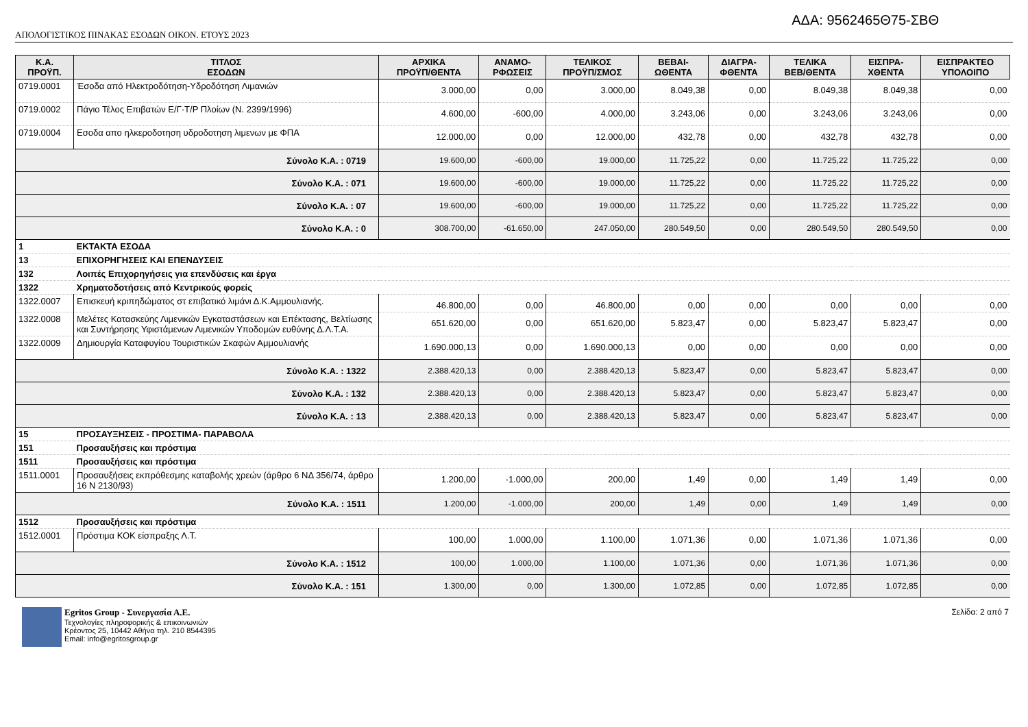ΑΔΑ: 9562465Θ75-ΣΒΘ
ΑΠΟΛΟΓΙΣΤΙΚΟΣ ΠΙΝΑΚΑΣ ΕΣΟΔΩΝ ΟΙΚΟΝ. ΕΤΟΥΣ 2023
| Κ.Α. ΠΡΟΫΠ. | ΤΙΤΛΟΣ ΕΣΟΔΩΝ | ΑΡΧΙΚΑ ΠΡΟΫΠ/ΘΕΝΤΑ | ΑΝΑΜΟ- ΡΦΩΣΕΙΣ | ΤΕΛΙΚΟΣ ΠΡΟΫΠ/ΣΜΟΣ | ΒΕΒΑΙ- ΩΘΕΝΤΑ | ΔΙΑΓΡΑ- ΦΘΕΝΤΑ | ΤΕΛΙΚΑ ΒΕΒ/ΘΕΝΤΑ | ΕΙΣΠΡΑ- ΧΘΕΝΤΑ | ΕΙΣΠΡΑΚΤΕΟ ΥΠΟΛΟΙΠΟ |
| --- | --- | --- | --- | --- | --- | --- | --- | --- | --- |
| 0719.0001 | Έσοδα από Ηλεκτροδότηση-Υδροδότηση Λιμανιών | 3.000,00 | 0,00 | 3.000,00 | 8.049,38 | 0,00 | 8.049,38 | 8.049,38 | 0,00 |
| 0719.0002 | Πάγιο Τέλος Επιβατών Ε/Γ-Τ/Ρ Πλοίων (Ν. 2399/1996) | 4.600,00 | -600,00 | 4.000,00 | 3.243,06 | 0,00 | 3.243,06 | 3.243,06 | 0,00 |
| 0719.0004 | Εσοδα απο ηλκεροδοτηση υδροδοτηση λιμενων με ΦΠΑ | 12.000,00 | 0,00 | 12.000,00 | 432,78 | 0,00 | 432,78 | 432,78 | 0,00 |
| Σύνολο Κ.Α. : 0719 | | 19.600,00 | -600,00 | 19.000,00 | 11.725,22 | 0,00 | 11.725,22 | 11.725,22 | 0,00 |
| Σύνολο Κ.Α. : 071 | | 19.600,00 | -600,00 | 19.000,00 | 11.725,22 | 0,00 | 11.725,22 | 11.725,22 | 0,00 |
| Σύνολο Κ.Α. : 07 | | 19.600,00 | -600,00 | 19.000,00 | 11.725,22 | 0,00 | 11.725,22 | 11.725,22 | 0,00 |
| Σύνολο Κ.Α. : 0 | | 308.700,00 | -61.650,00 | 247.050,00 | 280.549,50 | 0,00 | 280.549,50 | 280.549,50 | 0,00 |
| 1 | ΕΚΤΑΚΤΑ ΕΣΟΔΑ | | | | | | | | |
| 13 | ΕΠΙΧΟΡΗΓΗΣΕΙΣ ΚΑΙ ΕΠΕΝΔΥΣΕΙΣ | | | | | | | | |
| 132 | Λοιπές Επιχορηγήσεις για επενδύσεις και έργα | | | | | | | | |
| 1322 | Χρηματοδοτήσεις από Κεντρικούς φορείς | | | | | | | | |
| 1322.0007 | Επισκευή κριπηδώματος στ επιβατικό λιμάνι Δ.Κ.Αμμουλιανής. | 46.800,00 | 0,00 | 46.800,00 | 0,00 | 0,00 | 0,00 | 0,00 | 0,00 |
| 1322.0008 | Μελέτες Κατασκεύης Λιμενικών Εγκαταστάσεων και Επέκτασης, Βελτίωσης και Συντήρησης Υφιστάμενων Λιμενικών Υποδομών ευθύνης Δ.Λ.Τ.Α. | 651.620,00 | 0,00 | 651.620,00 | 5.823,47 | 0,00 | 5.823,47 | 5.823,47 | 0,00 |
| 1322.0009 | Δημιουργία Καταφυγίου Τουριστικών Σκαφών Αμμουλιανής | 1.690.000,13 | 0,00 | 1.690.000,13 | 0,00 | 0,00 | 0,00 | 0,00 | 0,00 |
| Σύνολο Κ.Α. : 1322 | | 2.388.420,13 | 0,00 | 2.388.420,13 | 5.823,47 | 0,00 | 5.823,47 | 5.823,47 | 0,00 |
| Σύνολο Κ.Α. : 132 | | 2.388.420,13 | 0,00 | 2.388.420,13 | 5.823,47 | 0,00 | 5.823,47 | 5.823,47 | 0,00 |
| Σύνολο Κ.Α. : 13 | | 2.388.420,13 | 0,00 | 2.388.420,13 | 5.823,47 | 0,00 | 5.823,47 | 5.823,47 | 0,00 |
| 15 | ΠΡΟΣΑΥΞΗΣΕΙΣ - ΠΡΟΣΤΙΜΑ- ΠΑΡΑΒΟΛΑ | | | | | | | | |
| 151 | Προσαυξήσεις και πρόστιμα | | | | | | | | |
| 1511 | Προσαυξήσεις και πρόστιμα | | | | | | | | |
| 1511.0001 | Προσαυξήσεις εκπρόθεσμης καταβολής χρεών (άρθρο 6 ΝΔ 356/74, άρθρο 16 Ν 2130/93) | 1.200,00 | -1.000,00 | 200,00 | 1,49 | 0,00 | 1,49 | 1,49 | 0,00 |
| Σύνολο Κ.Α. : 1511 | | 1.200,00 | -1.000,00 | 200,00 | 1,49 | 0,00 | 1,49 | 1,49 | 0,00 |
| 1512 | Προσαυξήσεις και πρόστιμα | | | | | | | | |
| 1512.0001 | Πρόστιμα ΚΟΚ είσπραξης Λ.Τ. | 100,00 | 1.000,00 | 1.100,00 | 1.071,36 | 0,00 | 1.071,36 | 1.071,36 | 0,00 |
| Σύνολο Κ.Α. : 1512 | | 100,00 | 1.000,00 | 1.100,00 | 1.071,36 | 0,00 | 1.071,36 | 1.071,36 | 0,00 |
| Σύνολο Κ.Α. : 151 | | 1.300,00 | 0,00 | 1.300,00 | 1.072,85 | 0,00 | 1.072,85 | 1.072,85 | 0,00 |
Egritos Group - Συνεργασία Α.Ε.
Τεχνολογίες πληροφορικής & επικοινωνιών
Κρέοντος 25, 10442 Αθήνα τηλ. 210 8544395
Email: info@egritosgroup.gr
Σελίδα: 2 από 7